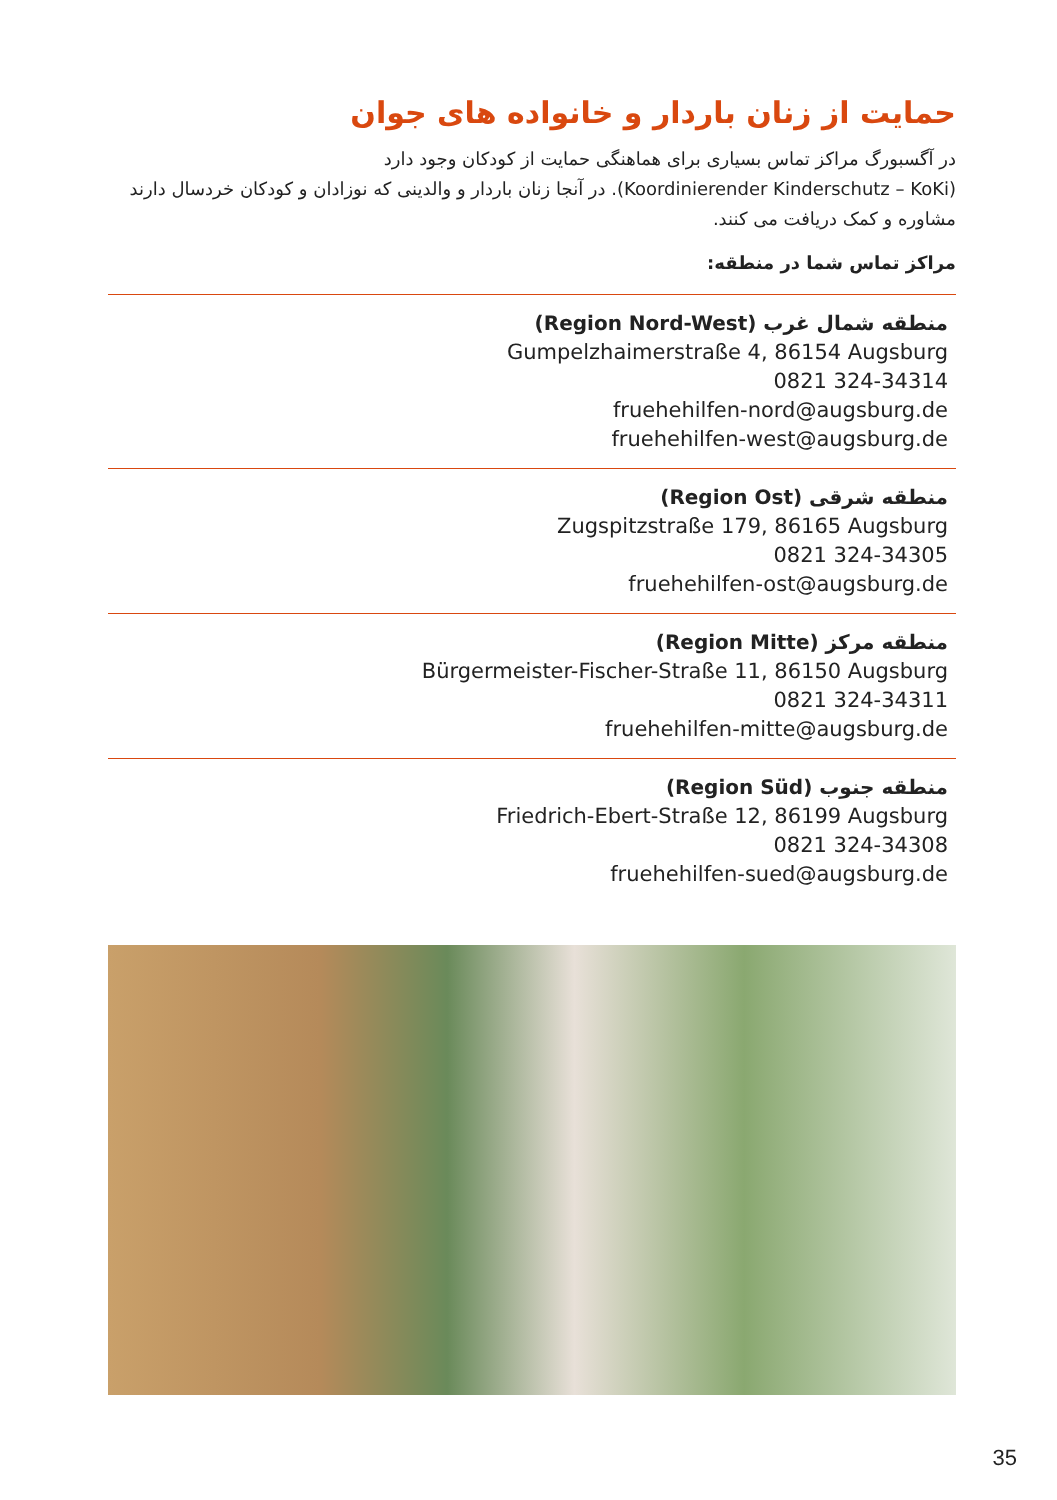حمایت از زنان باردار و خانواده های جوان
در آگسبورگ مراکز تماس بسیاری برای هماهنگی حمایت از کودکان وجود دارد
(Koordinierender Kinderschutz – KoKi). در آنجا زنان باردار و والدینی که نوزادان و کودکان خردسال دارند مشاوره و کمک دریافت می کنند.
مراکز تماس شما در منطقه:
منطقه شمال غرب (Region Nord-West)
Gumpelzhaimerstraße 4, 86154 Augsburg
0821 324-34314
fruehehilfen-nord@augsburg.de
fruehehilfen-west@augsburg.de
منطقه شرقی (Region Ost)
Zugspitzstraße 179, 86165 Augsburg
0821 324-34305
fruehehilfen-ost@augsburg.de
منطقه مرکز (Region Mitte)
Bürgermeister-Fischer-Straße 11, 86150 Augsburg
0821 324-34311
fruehehilfen-mitte@augsburg.de
منطقه جنوب (Region Süd)
Friedrich-Ebert-Straße 12, 86199 Augsburg
0821 324-34308
fruehehilfen-sued@augsburg.de
35